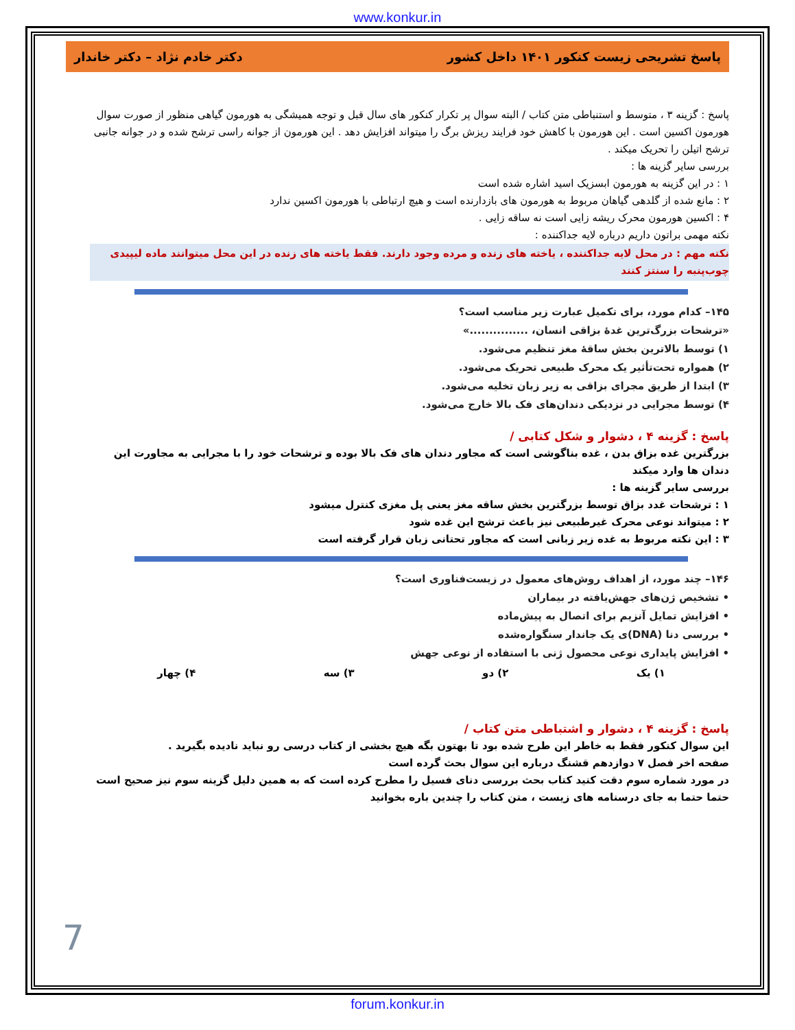www.konkur.in
پاسخ تشریحی زیست کنکور ۱۴۰۱ داخل کشور دکتر خادم نژاد – دکتر خاندار
پاسخ : گزینه ۳ ، متوسط و استنباطی متن کتاب / البته سوال پر تکرار کنکور های سال قبل و توجه همیشگی به هورمون گیاهی منظور از صورت سوال هورمون اکسین است . این هورمون با کاهش خود فرایند ریزش برگ را میتواند افزایش دهد . این هورمون از جوانه راسی ترشح شده و در جوانه جانبی ترشح اتیلن را تحریک میکند .
بررسی سایر گزینه ها :
۱ : در این گزینه به هورمون ابسزیک اسید اشاره شده است
۲ : مانع شده از گلدهی گیاهان مربوط به هورمون های بازدارنده است و هیچ ارتباطی با هورمون اکسین ندارد
۴ : اکسین هورمون محرک ریشه زایی است نه ساقه زایی .
نکته مهمی براتون داریم درباره لایه جداکننده :
نکته مهم : در محل لایه جداکننده ، یاخته های زنده و مرده وجود دارند. فقط یاخته های زنده در این محل میتوانند ماده لیپیدی چوب‌پنبه را سنتز کنند
۱۴۵– کدام مورد، برای تکمیل عبارت زیر مناسب است؟
«ترشحات بزرگ‌ترین غدهٔ بزاقی انسان، ...............»
۱) توسط بالاترین بخش ساقهٔ مغز تنظیم می‌شود.
۲) همواره تحت‌تأثیر یک محرک طبیعی تحریک می‌شود.
۳) ابتدا از طریق مجرای بزاقی به زیر زبان تخلیه می‌شود.
۴) توسط مجرایی در نزدیکی دندان‌های فک بالا خارج می‌شود.
پاسخ : گزینه ۴ ، دشوار و شکل کتابی /
بزرگترین غده بزاق بدن ، غده بناگوشی است که مجاور دندان های فک بالا بوده و ترشحات خود را با مجرایی به مجاورت این دندان ها وارد میکند
بررسی سایر گزینه ها :
۱ : ترشحات غدد بزاق توسط بزرگترین بخش ساقه مغز یعنی پل مغزی کنترل میشود
۲ : میتواند نوعی محرک غیرطبیعی نیز باعث ترشح این غده شود
۳ : این نکته مربوط به غده زیر زبانی است که مجاور تحتانی زبان قرار گرفته است
۱۴۶– چند مورد، از اهداف روش‌های معمول در زیست‌فناوری است؟
• تشخیص ژن‌های جهش‌یافته در بیماران
• افزایش تمایل آنزیم برای اتصال به پیش‌ماده
• بررسی دنا (DNA)ی یک جاندار سنگواره‌شده
• افزایش پایداری نوعی محصول ژنی با استفاده از نوعی جهش
۱) یک ۲) دو ۳) سه ۴) چهار
پاسخ : گزینه ۴ ، دشوار و اشتباطی متن کتاب /
این سوال کنکور فقط به خاطر این طرح شده بود تا بهتون بگه هیچ بخشی از کتاب درسی رو نباید نادیده بگیرید .
صفحه اخر فصل ۷ دوازدهم قشنگ درباره این سوال بحث گرده است
در مورد شماره سوم دقت کنید کتاب بحث بررسی دنای فسیل را مطرح کرده است که به همین دلیل گزینه سوم نیز صحیح است
حتما حتما به جای درسنامه های زیست ، متن کتاب را چندین باره بخوانید
7
forum.konkur.in